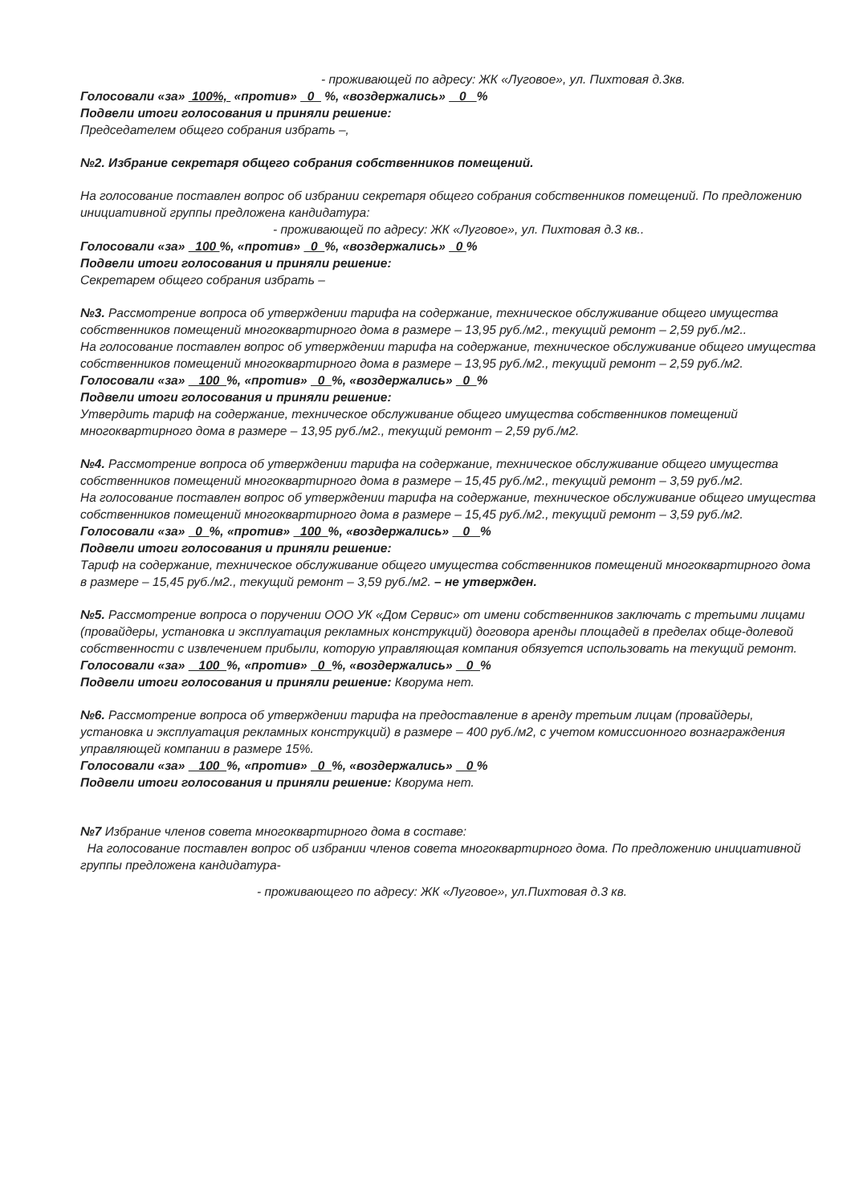- проживающей по адресу: ЖК «Луговое», ул. Пихтовая д.3кв.
Голосовали «за» 100%, «против» 0 %, «воздержались» 0 %
Подвели итоги голосования и приняли решение:
Председателем общего собрания избрать –,
№2. Избрание секретаря общего собрания собственников помещений.
На голосование поставлен вопрос об избрании секретаря общего собрания собственников помещений. По предложению инициативной группы предложена кандидатура:
- проживающей по адресу: ЖК «Луговое», ул. Пихтовая д.3 кв..
Голосовали «за» 100 %, «против» 0 %, «воздержались» 0 %
Подвели итоги голосования и приняли решение:
Секретарем общего собрания избрать –
№3. Рассмотрение вопроса об утверждении тарифа на содержание, техническое обслуживание общего имущества собственников помещений многоквартирного дома в размере – 13,95 руб./м2., текущий ремонт – 2,59 руб./м2..
На голосование поставлен вопрос об утверждении тарифа на содержание, техническое обслуживание общего имущества собственников помещений многоквартирного дома в размере – 13,95 руб./м2., текущий ремонт – 2,59 руб./м2.
Голосовали «за» 100 %, «против» 0 %, «воздержались» 0 %
Подвели итоги голосования и приняли решение:
Утвердить тариф на содержание, техническое обслуживание общего имущества собственников помещений многоквартирного дома в размере – 13,95 руб./м2., текущий ремонт – 2,59 руб./м2.
№4. Рассмотрение вопроса об утверждении тарифа на содержание, техническое обслуживание общего имущества собственников помещений многоквартирного дома в размере – 15,45 руб./м2., текущий ремонт – 3,59 руб./м2.
На голосование поставлен вопрос об утверждении тарифа на содержание, техническое обслуживание общего имущества собственников помещений многоквартирного дома в размере – 15,45 руб./м2., текущий ремонт – 3,59 руб./м2.
Голосовали «за» 0 %, «против» 100 %, «воздержались» 0 %
Подвели итоги голосования и приняли решение:
Тариф на содержание, техническое обслуживание общего имущества собственников помещений многоквартирного дома в размере – 15,45 руб./м2., текущий ремонт – 3,59 руб./м2. – не утвержден.
№5. Рассмотрение вопроса о поручении ООО УК «Дом Сервис» от имени собственников заключать с третьими лицами (провайдеры, установка и эксплуатация рекламных конструкций) договора аренды площадей в пределах обще-долевой собственности с извлечением прибыли, которую управляющая компания обязуется использовать на текущий ремонт.
Голосовали «за» 100 %, «против» 0 %, «воздержались» 0 %
Подвели итоги голосования и приняли решение: Кворума нет.
№6. Рассмотрение вопроса об утверждении тарифа на предоставление в аренду третьим лицам (провайдеры, установка и эксплуатация рекламных конструкций) в размере – 400 руб./м2, с учетом комиссионного вознаграждения управляющей компании в размере 15%.
Голосовали «за» 100 %, «против» 0 %, «воздержались» 0 %
Подвели итоги голосования и приняли решение: Кворума нет.
№7 Избрание членов совета многоквартирного дома в составе:
На голосование поставлен вопрос об избрании членов совета многоквартирного дома. По предложению инициативной группы предложена кандидатура-
- проживающего по адресу: ЖК «Луговое», ул.Пихтовая д.3 кв.